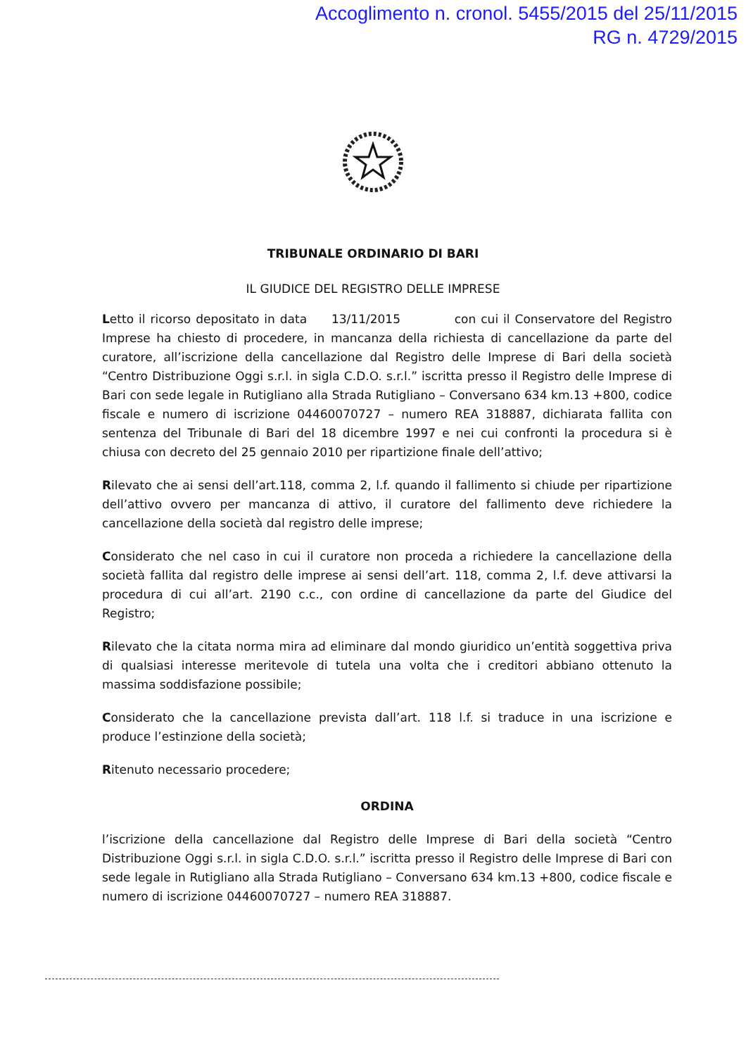Accoglimento n. cronol. 5455/2015 del 25/11/2015
RG n. 4729/2015
TRIBUNALE ORDINARIO DI BARI
IL GIUDICE DEL REGISTRO DELLE IMPRESE
Letto il ricorso depositato in data 13/11/2015 con cui il Conservatore del Registro Imprese ha chiesto di procedere, in mancanza della richiesta di cancellazione da parte del curatore, all’iscrizione della cancellazione dal Registro delle Imprese di Bari della società “Centro Distribuzione Oggi s.r.l. in sigla C.D.O. s.r.l.” iscritta presso il Registro delle Imprese di Bari con sede legale in Rutigliano alla Strada Rutigliano – Conversano 634 km.13 +800, codice fiscale e numero di iscrizione 04460070727 – numero REA 318887, dichiarata fallita con sentenza del Tribunale di Bari del 18 dicembre 1997 e nei cui confronti la procedura si è chiusa con decreto del 25 gennaio 2010 per ripartizione finale dell’attivo;
Rilevato che ai sensi dell’art.118, comma 2, l.f. quando il fallimento si chiude per ripartizione dell’attivo ovvero per mancanza di attivo, il curatore del fallimento deve richiedere la cancellazione della società dal registro delle imprese;
Considerato che nel caso in cui il curatore non proceda a richiedere la cancellazione della società fallita dal registro delle imprese ai sensi dell’art. 118, comma 2, l.f. deve attivarsi la procedura di cui all’art. 2190 c.c., con ordine di cancellazione da parte del Giudice del Registro;
Rilevato che la citata norma mira ad eliminare dal mondo giuridico un’entità soggettiva priva di qualsiasi interesse meritevole di tutela una volta che i creditori abbiano ottenuto la massima soddisfazione possibile;
Considerato che la cancellazione prevista dall’art. 118 l.f. si traduce in una iscrizione e produce l’estinzione della società;
Ritenuto necessario procedere;
ORDINA
l’iscrizione della cancellazione dal Registro delle Imprese di Bari della società “Centro Distribuzione Oggi s.r.l. in sigla C.D.O. s.r.l.” iscritta presso il Registro delle Imprese di Bari con sede legale in Rutigliano alla Strada Rutigliano – Conversano 634 km.13 +800, codice fiscale e numero di iscrizione 04460070727 – numero REA 318887.